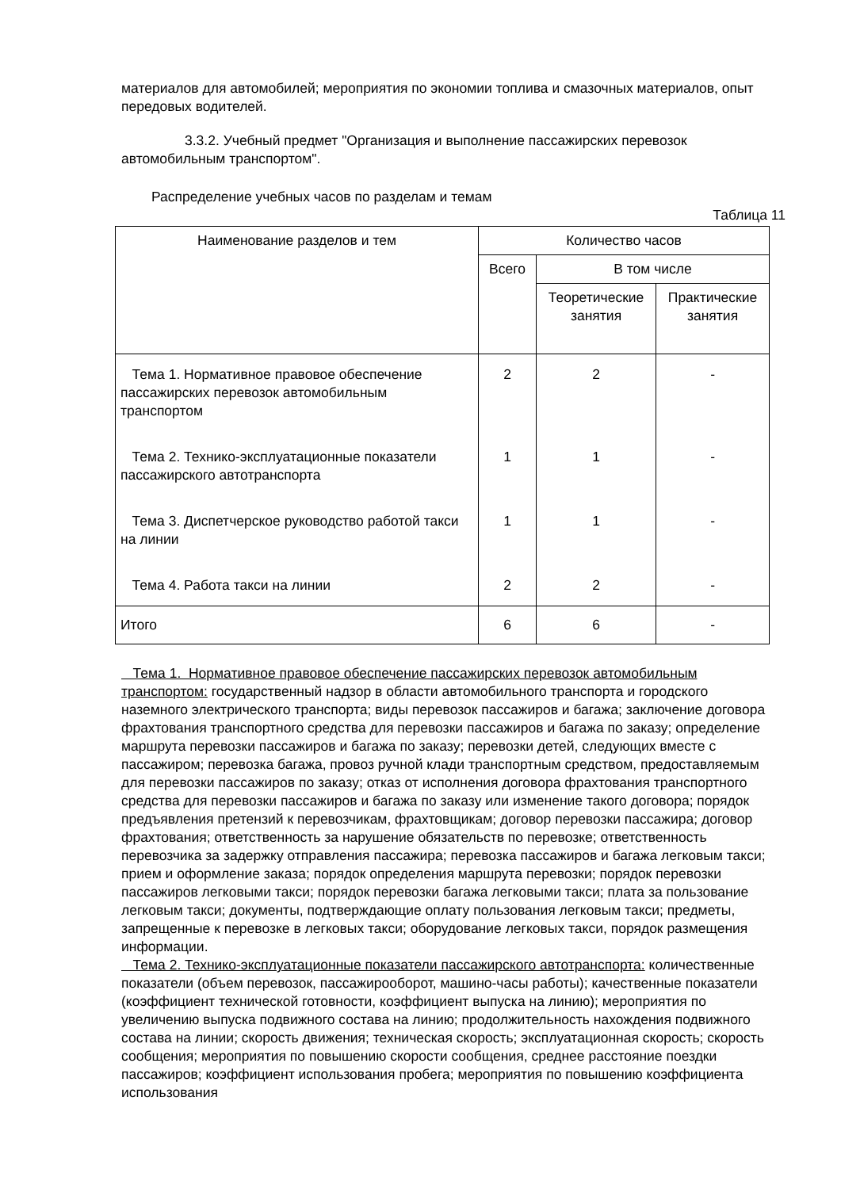материалов для автомобилей; мероприятия по экономии топлива и смазочных материалов, опыт передовых водителей.
3.3.2. Учебный предмет "Организация и выполнение пассажирских перевозок автомобильным транспортом".
Распределение учебных часов по разделам и темам
Таблица 11
| Наименование разделов и тем | Количество часов | | |
| --- | --- | --- | --- |
| | Всего | В том числе | |
| | | Теоретические занятия | Практические занятия |
| Тема 1. Нормативное правовое обеспечение пассажирских перевозок автомобильным транспортом | 2 | 2 | - |
| Тема 2. Технико-эксплуатационные показатели пассажирского автотранспорта | 1 | 1 | - |
| Тема 3. Диспетчерское руководство работой такси на линии | 1 | 1 | - |
| Тема 4. Работа такси на линии | 2 | 2 | - |
| Итого | 6 | 6 | - |
Тема 1. Нормативное правовое обеспечение пассажирских перевозок автомобильным транспортом: государственный надзор в области автомобильного транспорта и городского наземного электрического транспорта; виды перевозок пассажиров и багажа; заключение договора фрахтования транспортного средства для перевозки пассажиров и багажа по заказу; определение маршрута перевозки пассажиров и багажа по заказу; перевозки детей, следующих вместе с пассажиром; перевозка багажа, провоз ручной клади транспортным средством, предоставляемым для перевозки пассажиров по заказу; отказ от исполнения договора фрахтования транспортного средства для перевозки пассажиров и багажа по заказу или изменение такого договора; порядок предъявления претензий к перевозчикам, фрахтовщикам; договор перевозки пассажира; договор фрахтования; ответственность за нарушение обязательств по перевозке; ответственность перевозчика за задержку отправления пассажира; перевозка пассажиров и багажа легковым такси; прием и оформление заказа; порядок определения маршрута перевозки; порядок перевозки пассажиров легковыми такси; порядок перевозки багажа легковыми такси; плата за пользование легковым такси; документы, подтверждающие оплату пользования легковым такси; предметы, запрещенные к перевозке в легковых такси; оборудование легковых такси, порядок размещения информации.
Тема 2. Технико-эксплуатационные показатели пассажирского автотранспорта: количественные показатели (объем перевозок, пассажирооборот, машино-часы работы); качественные показатели (коэффициент технической готовности, коэффициент выпуска на линию); мероприятия по увеличению выпуска подвижного состава на линию; продолжительность нахождения подвижного состава на линии; скорость движения; техническая скорость; эксплуатационная скорость; скорость сообщения; мероприятия по повышению скорости сообщения, среднее расстояние поездки пассажиров; коэффициент использования пробега; мероприятия по повышению коэффициента использования